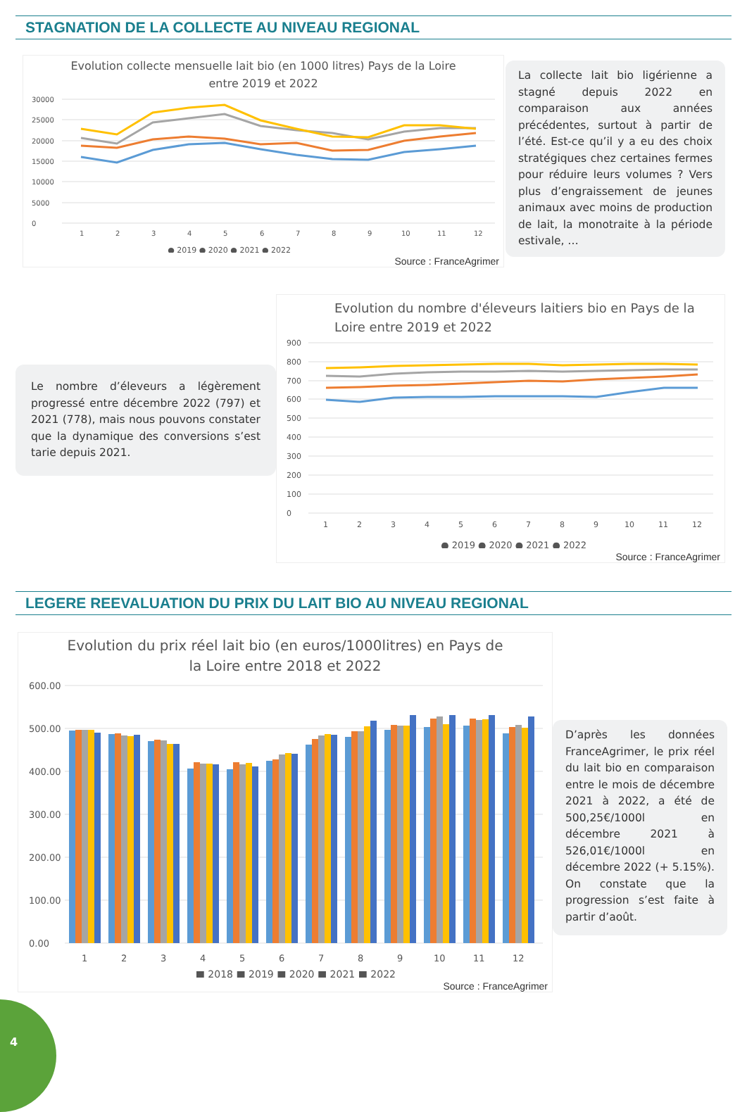STAGNATION DE LA COLLECTE AU NIVEAU REGIONAL
Evolution collecte mensuelle lait bio (en 1000 litres) Pays de la Loire
entre 2019 et 2022
30000
25000
20000
15000
10000
5000
0
1
2
3
4
5
6
7
8
9
10
11
12
● 2019 ● 2020 ● 2021 ● 2022
Source : FranceAgrimer
La collecte lait bio ligérienne a stagné depuis 2022 en comparaison aux années précédentes, surtout à partir de l’été. Est-ce qu’il y a eu des choix stratégiques chez certaines fermes pour réduire leurs volumes ? Vers plus d’engraissement de jeunes animaux avec moins de production de lait, la monotraite à la période estivale, …
Le nombre d’éleveurs a légèrement progressé entre décembre 2022 (797) et 2021 (778), mais nous pouvons constater que la dynamique des conversions s’est tarie depuis 2021.
Evolution du nombre d'éleveurs laitiers bio en Pays de la
Loire entre 2019 et 2022
900
800
700
600
500
400
300
200
100
0
1
2
3
4
5
6
7
8
9
10
11
12
● 2019 ● 2020 ● 2021 ● 2022
Source : FranceAgrimer
LEGERE REEVALUATION DU PRIX DU LAIT BIO AU NIVEAU REGIONAL
Evolution du prix réel lait bio (en euros/1000litres) en Pays de
la Loire entre 2018 et 2022
600.00
500.00
400.00
300.00
200.00
100.00
0.00
1
2
3
4
5
6
7
8
9
10
11
12
■ 2018 ■ 2019 ■ 2020 ■ 2021 ■ 2022
Source : FranceAgrimer
D’après les données FranceAgrimer, le prix réel du lait bio en comparaison entre le mois de décembre 2021 à 2022, a été de 500,25€/1000l en décembre 2021 à 526,01€/1000l en décembre 2022 (+ 5.15%). On constate que la progression s’est faite à partir d’août.
4